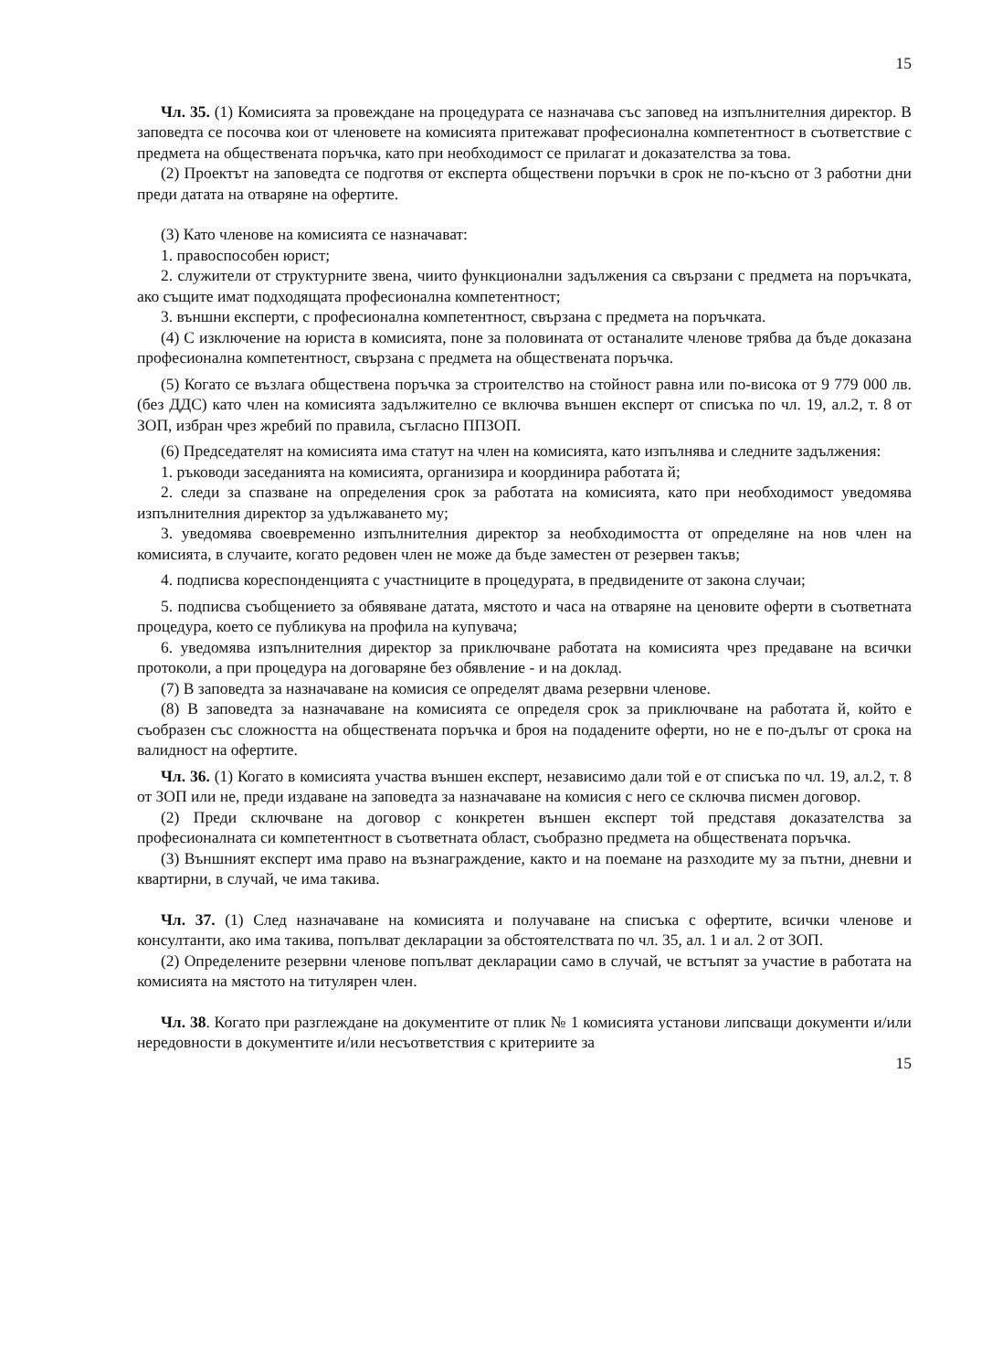15
Чл. 35. (1) Комисията за провеждане на процедурата се назначава със заповед на изпълнителния директор. В заповедта се посочва кои от членовете на комисията притежават професионална компетентност в съответствие с предмета на обществената поръчка, като при необходимост се прилагат и доказателства за това.
(2) Проектът на заповедта се подготвя от експерта обществени поръчки в срок не по-късно от 3 работни дни преди датата на отваряне на офертите.
(3) Като членове на комисията се назначават:
1. правоспособен юрист;
2. служители от структурните звена, чиито функционални задължения са свързани с предмета на поръчката, ако същите имат подходящата професионална компетентност;
3. външни експерти, с професионална компетентност, свързана с предмета на поръчката.
(4) С изключение на юриста в комисията, поне за половината от останалите членове трябва да бъде доказана професионална компетентност, свързана с предмета на обществената поръчка.
(5) Когато се възлага обществена поръчка за строителство на стойност равна или по-висока от 9 779 000 лв. (без ДДС) като член на комисията задължително се включва външен експерт от списъка по чл. 19, ал.2, т. 8 от ЗОП, избран чрез жребий по правила, съгласно ППЗОП.
(6) Председателят на комисията има статут на член на комисията, като изпълнява и следните задължения:
1. ръководи заседанията на комисията, организира и координира работата й;
2. следи за спазване на определения срок за работата на комисията, като при необходимост уведомява изпълнителния директор за удължаването му;
3. уведомява своевременно изпълнителния директор за необходимостта от определяне на нов член на комисията, в случаите, когато редовен член не може да бъде заместен от резервен такъв;
4. подписва кореспонденцията с участниците в процедурата, в предвидените от закона случаи;
5. подписва съобщението за обявяване датата, мястото и часа на отваряне на ценовите оферти в съответната процедура, което се публикува на профила на купувача;
6. уведомява изпълнителния директор за приключване работата на комисията чрез предаване на всички протоколи, а при процедура на договаряне без обявление - и на доклад.
(7) В заповедта за назначаване на комисия се определят двама резервни членове.
(8) В заповедта за назначаване на комисията се определя срок за приключване на работата й, който е съобразен със сложността на обществената поръчка и броя на подадените оферти, но не е по-дълъг от срока на валидност на офертите.
Чл. 36. (1) Когато в комисията участва външен експерт, независимо дали той е от списъка по чл. 19, ал.2, т. 8 от ЗОП или не, преди издаване на заповедта за назначаване на комисия с него се сключва писмен договор.
(2) Преди сключване на договор с конкретен външен експерт той представя доказателства за професионалната си компетентност в съответната област, съобразно предмета на обществената поръчка.
(3) Външният експерт има право на възнаграждение, както и на поемане на разходите му за пътни, дневни и квартирни, в случай, че има такива.
Чл. 37. (1) След назначаване на комисията и получаване на списъка с офертите, всички членове и консултанти, ако има такива, попълват декларации за обстоятелствата по чл. 35, ал. 1 и ал. 2 от ЗОП.
(2) Определените резервни членове попълват декларации само в случай, че встъпят за участие в работата на комисията на мястото на титулярен член.
Чл. 38. Когато при разглеждане на документите от плик № 1 комисията установи липсващи документи и/или нередовности в документите и/или несъответствия с критериите за
15